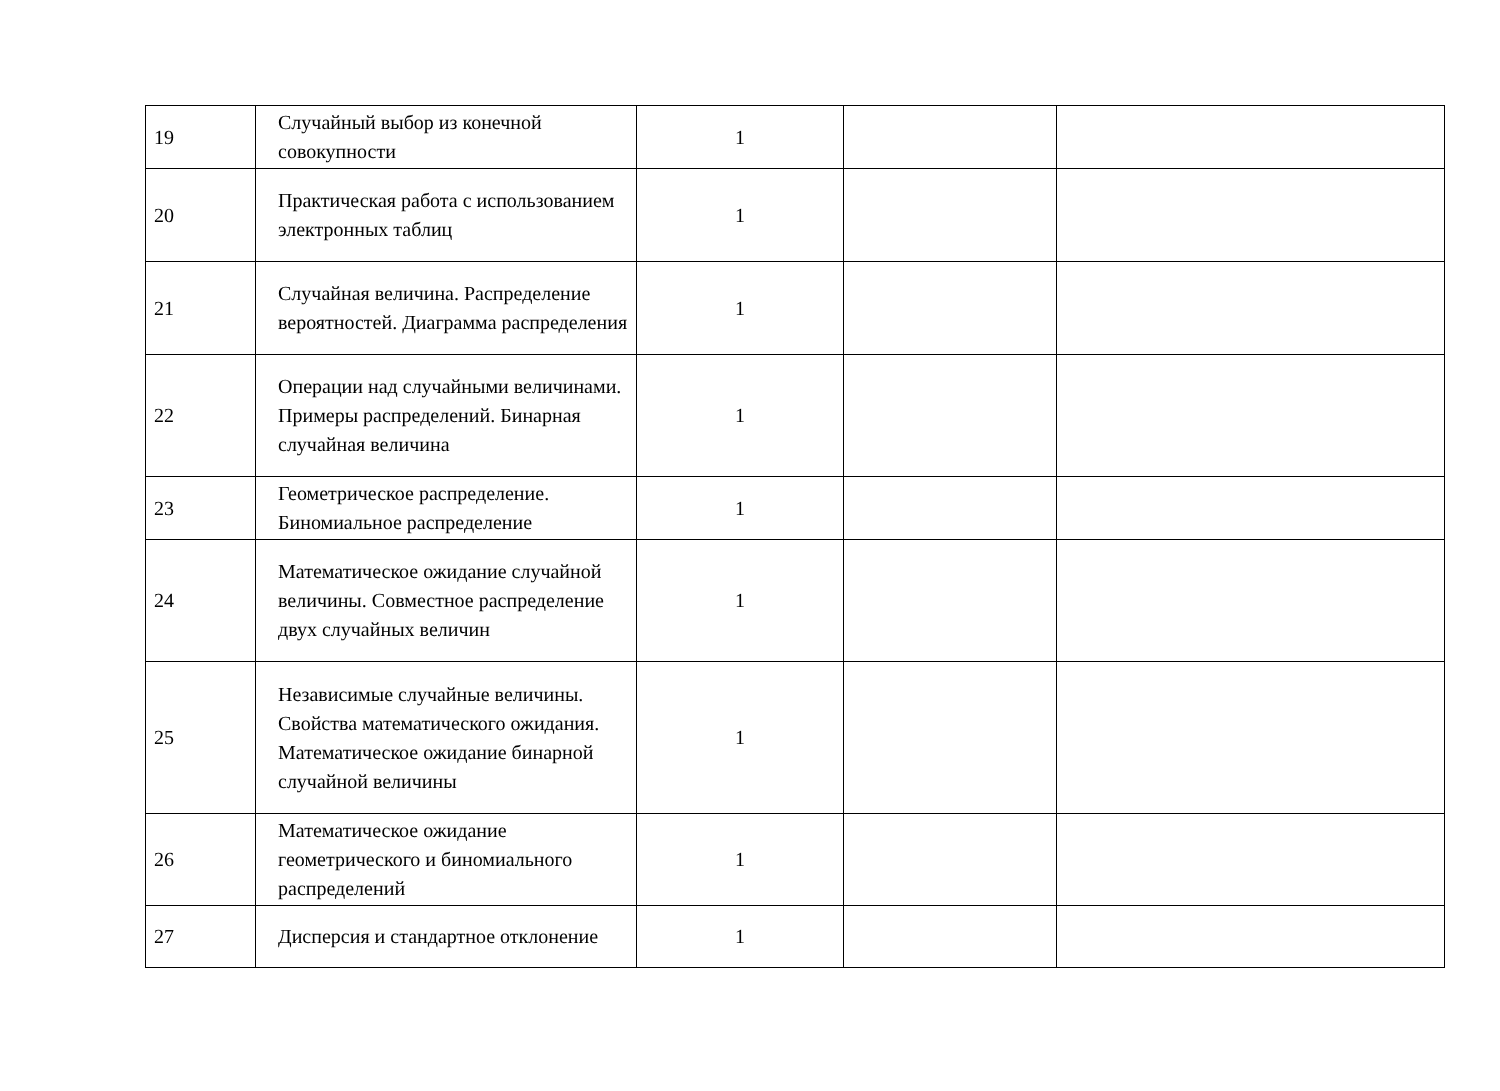| 19 | Случайный выбор из конечной совокупности | 1 | | |
| 20 | Практическая работа с использованием электронных таблиц | 1 | | |
| 21 | Случайная величина. Распределение вероятностей. Диаграмма распределения | 1 | | |
| 22 | Операции над случайными величинами. Примеры распределений. Бинарная случайная величина | 1 | | |
| 23 | Геометрическое распределение. Биномиальное распределение | 1 | | |
| 24 | Математическое ожидание случайной величины. Совместное распределение двух случайных величин | 1 | | |
| 25 | Независимые случайные величины. Свойства математического ожидания. Математическое ожидание бинарной случайной величины | 1 | | |
| 26 | Математическое ожидание геометрического и биномиального распределений | 1 | | |
| 27 | Дисперсия и стандартное отклонение | 1 | | |